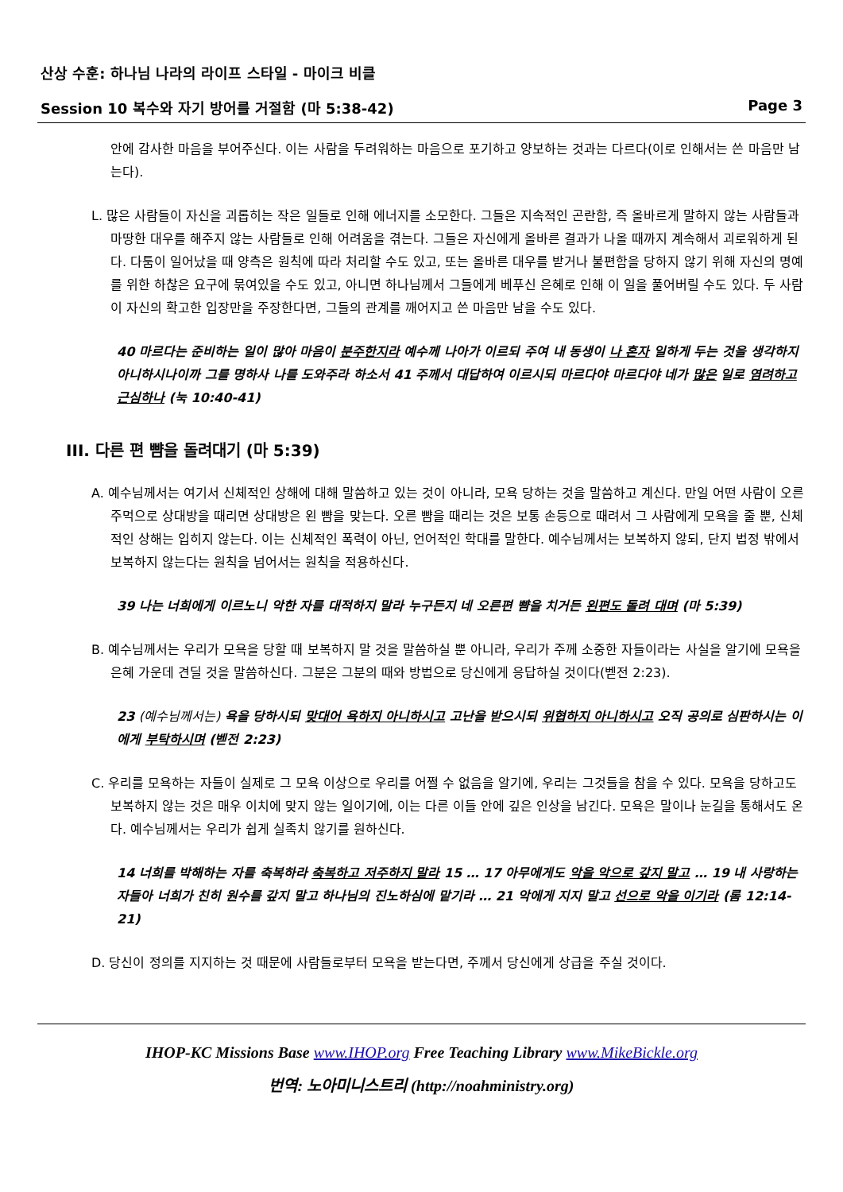산상 수훈: 하나님 나라의 라이프 스타일 - 마이크 비클
Session 10 복수와 자기 방어를 거절함 (마 5:38-42) Page 3
안에 감사한 마음을 부어주신다. 이는 사람을 두려워하는 마음으로 포기하고 양보하는 것과는 다르다(이로 인해서는 쓴 마음만 남는다).
L. 많은 사람들이 자신을 괴롭히는 작은 일들로 인해 에너지를 소모한다. 그들은 지속적인 곤란함, 즉 올바르게 말하지 않는 사람들과 마땅한 대우를 해주지 않는 사람들로 인해 어려움을 겪는다. 그들은 자신에게 올바른 결과가 나올 때까지 계속해서 괴로워하게 된다. 다툼이 일어났을 때 양측은 원칙에 따라 처리할 수도 있고, 또는 올바른 대우를 받거나 불편함을 당하지 않기 위해 자신의 명예를 위한 하찮은 요구에 묶여있을 수도 있고, 아니면 하나님께서 그들에게 베푸신 은혜로 인해 이 일을 풀어버릴 수도 있다. 두 사람이 자신의 확고한 입장만을 주장한다면, 그들의 관계를 깨어지고 쓴 마음만 남을 수도 있다.
40 마르다는 준비하는 일이 많아 마음이 분주한지라 예수께 나아가 이르되 주여 내 동생이 나 혼자 일하게 두는 것을 생각하지 아니하시나이까 그를 명하사 나를 도와주라 하소서 41 주께서 대답하여 이르시되 마르다야 마르다야 네가 많은 일로 염려하고 근심하나 (눅 10:40-41)
III. 다른 편 뺨을 돌려대기 (마 5:39)
A. 예수님께서는 여기서 신체적인 상해에 대해 말씀하고 있는 것이 아니라, 모욕 당하는 것을 말씀하고 계신다. 만일 어떤 사람이 오른 주먹으로 상대방을 때리면 상대방은 왼 뺨을 맞는다. 오른 뺨을 때리는 것은 보통 손등으로 때려서 그 사람에게 모욕을 줄 뿐, 신체적인 상해는 입히지 않는다. 이는 신체적인 폭력이 아닌, 언어적인 학대를 말한다. 예수님께서는 보복하지 않되, 단지 법정 밖에서 보복하지 않는다는 원칙을 넘어서는 원칙을 적용하신다.
39 나는 너희에게 이르노니 악한 자를 대적하지 말라 누구든지 네 오른편 뺨을 치거든 왼편도 돌려 대며 (마 5:39)
B. 예수님께서는 우리가 모욕을 당할 때 보복하지 말 것을 말씀하실 뿐 아니라, 우리가 주께 소중한 자들이라는 사실을 알기에 모욕을 은혜 가운데 견딜 것을 말씀하신다. 그분은 그분의 때와 방법으로 당신에게 응답하실 것이다(벧전 2:23).
23 (예수님께서는) 욕을 당하시되 맞대어 욕하지 아니하시고 고난을 받으시되 위협하지 아니하시고 오직 공의로 심판하시는 이에게 부탁하시며 (벧전 2:23)
C. 우리를 모욕하는 자들이 실제로 그 모욕 이상으로 우리를 어쩔 수 없음을 알기에, 우리는 그것들을 참을 수 있다. 모욕을 당하고도 보복하지 않는 것은 매우 이치에 맞지 않는 일이기에, 이는 다른 이들 안에 깊은 인상을 남긴다. 모욕은 말이나 눈길을 통해서도 온다. 예수님께서는 우리가 쉽게 실족치 않기를 원하신다.
14 너희를 박해하는 자를 축복하라 축복하고 저주하지 말라 15 … 17 아무에게도 악을 악으로 갚지 말고 … 19 내 사랑하는 자들아 너희가 친히 원수를 갚지 말고 하나님의 진노하심에 맡기라 … 21 악에게 지지 말고 선으로 악을 이기라 (롬 12:14-21)
D. 당신이 정의를 지지하는 것 때문에 사람들로부터 모욕을 받는다면, 주께서 당신에게 상급을 주실 것이다.
IHOP-KC Missions Base www.IHOP.org Free Teaching Library www.MikeBickle.org
번역: 노아미니스트리 (http://noahministry.org)